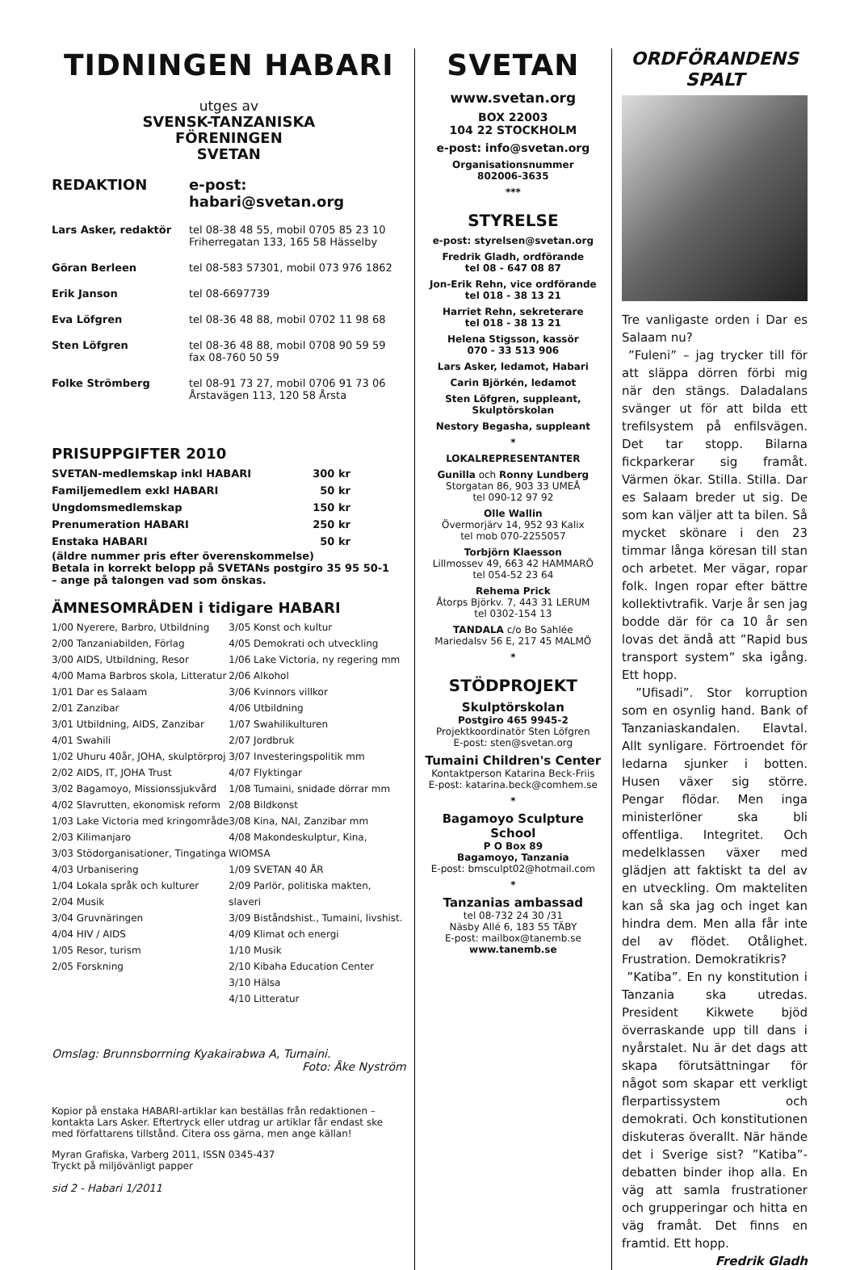TIDNINGEN HABARI
utges av
SVENSK-TANZANISKA
FÖRENINGEN
SVETAN
| REDAKTION | e-post: habari@svetan.org |
| Lars Asker, redaktör | tel 08-38 48 55, mobil 0705 85 23 10 Friherregatan 133, 165 58 Hässelby |
| Göran Berleen | tel 08-583 57301, mobil 073 976 1862 |
| Erik Janson | tel 08-6697739 |
| Eva Löfgren | tel 08-36 48 88, mobil 0702 11 98 68 |
| Sten Löfgren | tel 08-36 48 88, mobil 0708 90 59 59 fax 08-760 50 59 |
| Folke Strömberg | tel 08-91 73 27, mobil 0706 91 73 06 Årstavägen 113, 120 58 Årsta |
PRISUPPGIFTER 2010
| SVETAN-medlemskap inkl HABARI | 300 kr |
| Familjemedlem exkl HABARI | 50 kr |
| Ungdomsmedlemskap | 150 kr |
| Prenumeration HABARI | 250 kr |
| Enstaka HABARI | 50 kr |
(äldre nummer pris efter överenskommelse)
Betala in korrekt belopp på SVETANs postgiro 35 95 50-1
– ange på talongen vad som önskas.
ÄMNESOMRÅDEN i tidigare HABARI
1/00 Nyerere, Barbro, Utbildning
2/00 Tanzaniabilden, Förlag
3/00 AIDS, Utbildning, Resor
4/00 Mama Barbros skola, Litteratur
1/01 Dar es Salaam
2/01 Zanzibar
3/01 Utbildning, AIDS, Zanzibar
4/01 Swahili
1/02 Uhuru 40år, JOHA, skulptörproj
2/02 AIDS, IT, JOHA Trust
3/02 Bagamoyo, Missionssjukvård
4/02 Slavrutten, ekonomisk reform
1/03 Lake Victoria med kringområde
2/03 Kilimanjaro
3/03 Stödorganisationer, Tingatinga
4/03 Urbanisering
1/04 Lokala språk och kulturer
2/04 Musik
3/04 Gruvnäringen
4/04 HIV / AIDS
1/05 Resor, turism
2/05 Forskning
3/05 Konst och kultur
4/05 Demokrati och utveckling
1/06 Lake Victoria, ny regering mm
2/06 Alkohol
3/06 Kvinnors villkor
4/06 Utbildning
1/07 Swahilikulturen
2/07 Jordbruk
3/07 Investeringspolitik mm
4/07 Flyktingar
1/08 Tumaini, snidade dörrar mm
2/08 Bildkonst
3/08 Kina, NAI, Zanzibar mm
4/08 Makondeskulptur, Kina, WIOMSA
1/09 SVETAN 40 ÅR
2/09 Parlör, politiska makten, slaveri
3/09 Biståndshist., Tumaini, livshist.
4/09 Klimat och energi
1/10 Musik
2/10 Kibaha Education Center
3/10 Hälsa
4/10 Litteratur
Omslag: Brunnsborrning Kyakairabwa A, Tumaini.
Foto: Åke Nyström
Kopior på enstaka HABARI-artiklar kan beställas från redaktionen – kontakta Lars Asker. Eftertryck eller utdrag ur artiklar får endast ske med författarens tillstånd. Citera oss gärna, men ange källan!
Myran Grafiska, Varberg 2011, ISSN 0345-437
Tryckt på miljövänligt papper
sid 2 - Habari 1/2011
SVETAN
www.svetan.org
BOX 22003
104 22 STOCKHOLM
e-post: info@svetan.org
Organisationsnummer
802006-3635
***
STYRELSE
e-post: styrelsen@svetan.org
Fredrik Gladh, ordförande
tel 08 - 647 08 87
Jon-Erik Rehn, vice ordförande
tel 018 - 38 13 21
Harriet Rehn, sekreterare
tel 018 - 38 13 21
Helena Stigsson, kassör
070 - 33 513 906
Lars Asker, ledamot, Habari
Carin Björkén, ledamot
Sten Löfgren, suppleant,
Skulptörskolan
Nestory Begasha, suppleant
*
LOKALREPRESENTANTER
Gunilla och Ronny Lundberg
Storgatan 86, 903 33 UMEÅ
tel 090-12 97 92
Olle Wallin
Övermorjärv 14, 952 93 Kalix
tel mob 070-2255057
Torbjörn Klaesson
Lillmossev 49, 663 42 HAMMARÖ
tel 054-52 23 64
Rehema Prick
Åtorps Björkv. 7, 443 31 LERUM
tel 0302-154 13
TANDALA c/o Bo Sahlée
Mariedalsv 56 E, 217 45 MALMÖ
*
STÖDPROJEKT
Skulptörskolan
Postgiro 465 9945-2
Projektkoordinatör Sten Löfgren
E-post: sten@svetan.org
Tumaini Children's Center
Kontaktperson Katarina Beck-Friis
E-post: katarina.beck@comhem.se
*
Bagamoyo Sculpture School
P O Box 89
Bagamoyo, Tanzania
E-post: bmsculpt02@hotmail.com
*
Tanzanias ambassad
tel 08-732 24 30 /31
Näsby Allé 6, 183 55 TÄBY
E-post: mailbox@tanemb.se
www.tanemb.se
ORDFÖRANDENS
SPALT
Tre vanligaste orden i Dar es Salaam nu?
”Fuleni” – jag trycker till för att släppa dörren förbi mig när den stängs. Daladalans svänger ut för att bilda ett trefilsystem på enfilsvägen. Det tar stopp. Bilarna fickparkerar sig framåt. Värmen ökar. Stilla. Stilla. Dar es Salaam breder ut sig. De som kan väljer att ta bilen. Så mycket skönare i den 23 timmar långa köresan till stan och arbetet. Mer vägar, ropar folk. Ingen ropar efter bättre kollektivtrafik. Varje år sen jag bodde där för ca 10 år sen lovas det ändå att ”Rapid bus transport system” ska igång. Ett hopp.
”Ufisadi”. Stor korruption som en osynlig hand. Bank of Tanzaniaskandalen. Elavtal. Allt synligare. Förtroendet för ledarna sjunker i botten. Husen växer sig större. Pengar flödar. Men inga ministerlöner ska bli offentliga. Integritet. Och medelklassen växer med glädjen att faktiskt ta del av en utveckling. Om makteliten kan så ska jag och inget kan hindra dem. Men alla får inte del av flödet. Otålighet. Frustration. Demokratikris?
”Katiba”. En ny konstitution i Tanzania ska utredas. President Kikwete bjöd överraskande upp till dans i nyårstalet. Nu är det dags att skapa förutsättningar för något som skapar ett verkligt flerpartissystem och demokrati. Och konstitutionen diskuteras överallt. När hände det i Sverige sist? ”Katiba”-debatten binder ihop alla. En väg att samla frustrationer och grupperingar och hitta en väg framåt. Det finns en framtid. Ett hopp.
Fredrik Gladh